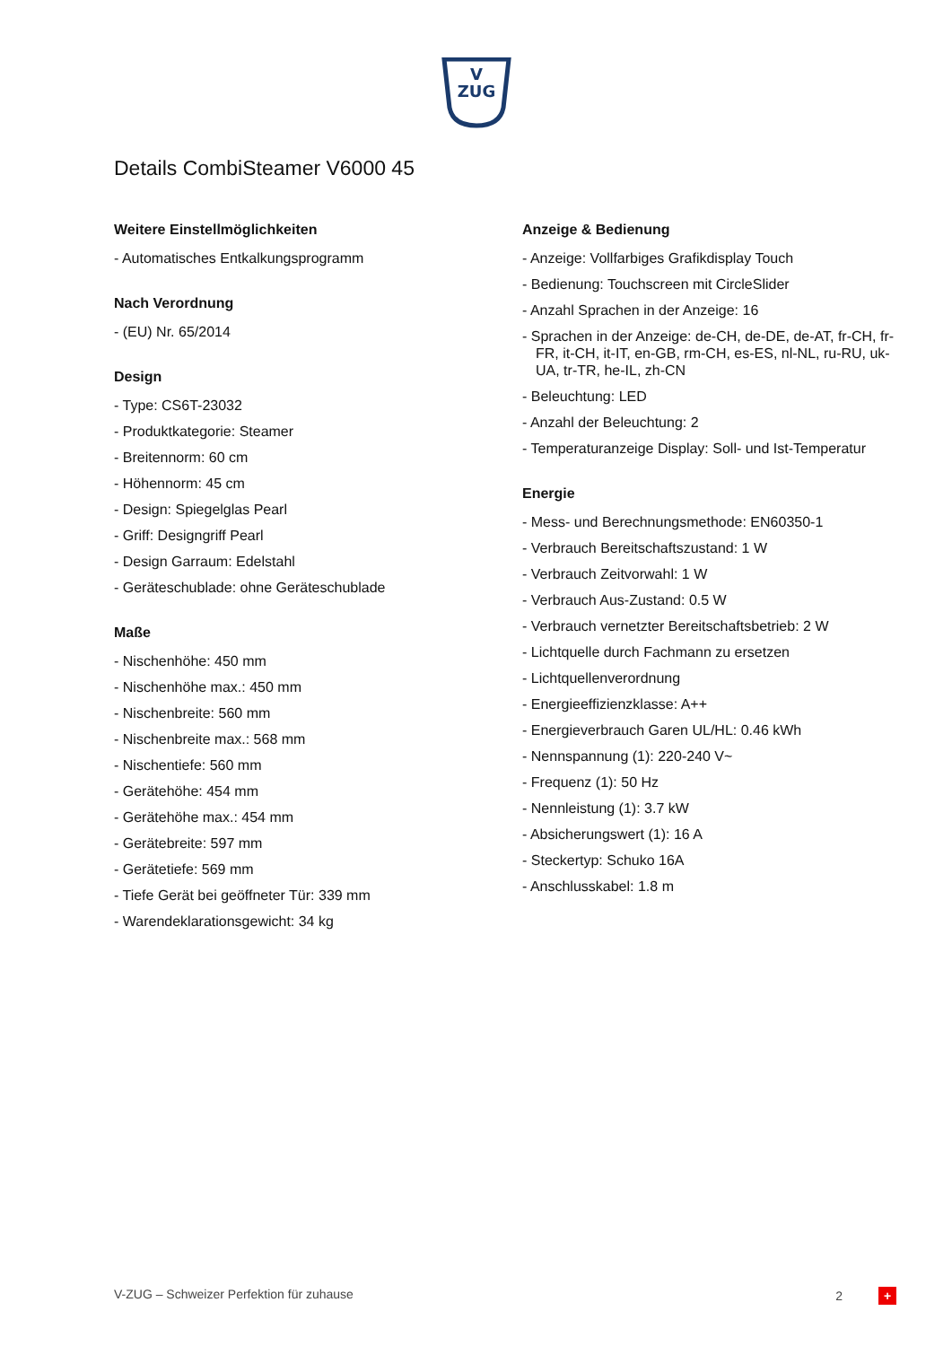V
ZUG
Details CombiSteamer V6000 45
Weitere Einstellmöglichkeiten
- Automatisches Entkalkungsprogramm
Nach Verordnung
- (EU) Nr. 65/2014
Design
- Type: CS6T-23032
- Produktkategorie: Steamer
- Breitennorm: 60 cm
- Höhennorm: 45 cm
- Design: Spiegelglas Pearl
- Griff: Designgriff Pearl
- Design Garraum: Edelstahl
- Geräteschublade: ohne Geräteschublade
Maße
- Nischenhöhe: 450 mm
- Nischenhöhe max.: 450 mm
- Nischenbreite: 560 mm
- Nischenbreite max.: 568 mm
- Nischentiefe: 560 mm
- Gerätehöhe: 454 mm
- Gerätehöhe max.: 454 mm
- Gerätebreite: 597 mm
- Gerätetiefe: 569 mm
- Tiefe Gerät bei geöffneter Tür: 339 mm
- Warendeklarationsgewicht: 34 kg
Anzeige & Bedienung
- Anzeige: Vollfarbiges Grafikdisplay Touch
- Bedienung: Touchscreen mit CircleSlider
- Anzahl Sprachen in der Anzeige: 16
- Sprachen in der Anzeige: de-CH, de-DE, de-AT, fr-CH, fr-FR, it-CH, it-IT, en-GB, rm-CH, es-ES, nl-NL, ru-RU, uk-UA, tr-TR, he-IL, zh-CN
- Beleuchtung: LED
- Anzahl der Beleuchtung: 2
- Temperaturanzeige Display: Soll- und Ist-Temperatur
Energie
- Mess- und Berechnungsmethode: EN60350-1
- Verbrauch Bereitschaftszustand: 1 W
- Verbrauch Zeitvorwahl: 1 W
- Verbrauch Aus-Zustand: 0.5 W
- Verbrauch vernetzter Bereitschaftsbetrieb: 2 W
- Lichtquelle durch Fachmann zu ersetzen
- Lichtquellenverordnung
- Energieeffizienzklasse: A++
- Energieverbrauch Garen UL/HL: 0.46 kWh
- Nennspannung (1): 220-240 V~
- Frequenz (1): 50 Hz
- Nennleistung (1): 3.7 kW
- Absicherungswert (1): 16 A
- Steckertyp: Schuko 16A
- Anschlusskabel: 1.8 m
V-ZUG – Schweizer Perfektion für zuhause 2 +